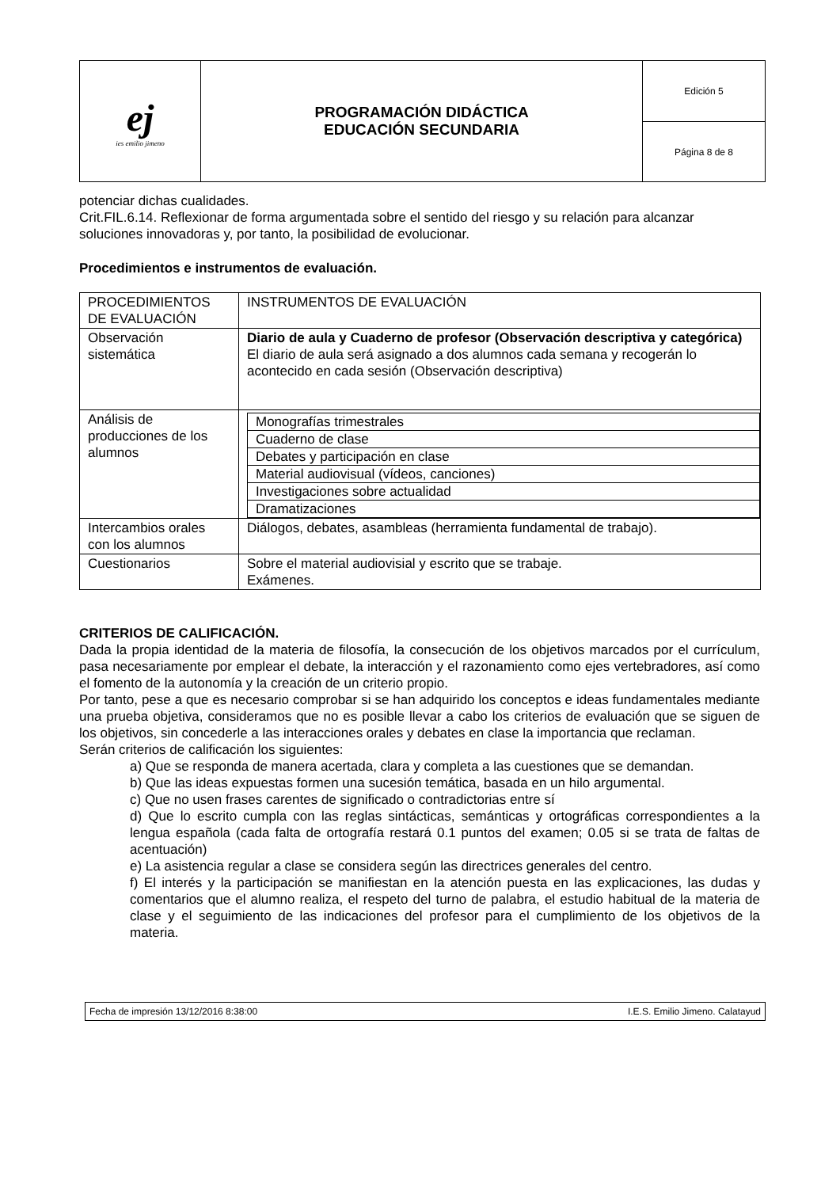| ej ies emilio jimeno | PROGRAMACIÓN DIDÁCTICA EDUCACIÓN SECUNDARIA | Edición 5 |
| | | Página 8 de 8 |
potenciar dichas cualidades.
Crit.FIL.6.14. Reflexionar de forma argumentada sobre el sentido del riesgo y su relación para alcanzar soluciones innovadoras y, por tanto, la posibilidad de evolucionar.
Procedimientos e instrumentos de evaluación.
| PROCEDIMIENTOS DE EVALUACIÓN | INSTRUMENTOS DE EVALUACIÓN |
| Observación sistemática | Diario de aula y Cuaderno de profesor (Observación descriptiva y categórica) El diario de aula será asignado a dos alumnos cada semana y recogerán lo acontecido en cada sesión (Observación descriptiva) |
| Análisis de producciones de los alumnos | / Monografías trimestrales / / Cuaderno de clase / / Debates y participación en clase / / Material audiovisual (vídeos, canciones) / / Investigaciones sobre actualidad / / Dramatizaciones / |
| Intercambios orales con los alumnos | Diálogos, debates, asambleas (herramienta fundamental de trabajo). |
| Cuestionarios | Sobre el material audiovisial y escrito que se trabaje. Exámenes. |
CRITERIOS DE CALIFICACIÓN.
Dada la propia identidad de la materia de filosofía, la consecución de los objetivos marcados por el currículum, pasa necesariamente por emplear el debate, la interacción y el razonamiento como ejes vertebradores, así como el fomento de la autonomía y la creación de un criterio propio.
Por tanto, pese a que es necesario comprobar si se han adquirido los conceptos e ideas fundamentales mediante una prueba objetiva, consideramos que no es posible llevar a cabo los criterios de evaluación que se siguen de los objetivos, sin concederle a las interacciones orales y debates en clase la importancia que reclaman.
Serán criterios de calificación los siguientes:
a) Que se responda de manera acertada, clara y completa a las cuestiones que se demandan.
b) Que las ideas expuestas formen una sucesión temática, basada en un hilo argumental.
c) Que no usen frases carentes de significado o contradictorias entre sí
d) Que lo escrito cumpla con las reglas sintácticas, semánticas y ortográficas correspondientes a la lengua española (cada falta de ortografía restará 0.1 puntos del examen; 0.05 si se trata de faltas de acentuación)
e) La asistencia regular a clase se considera según las directrices generales del centro.
f) El interés y la participación se manifiestan en la atención puesta en las explicaciones, las dudas y comentarios que el alumno realiza, el respeto del turno de palabra, el estudio habitual de la materia de clase y el seguimiento de las indicaciones del profesor para el cumplimiento de los objetivos de la materia.
Fecha de impresión 13/12/2016 8:38:00 I.E.S. Emilio Jimeno. Calatayud